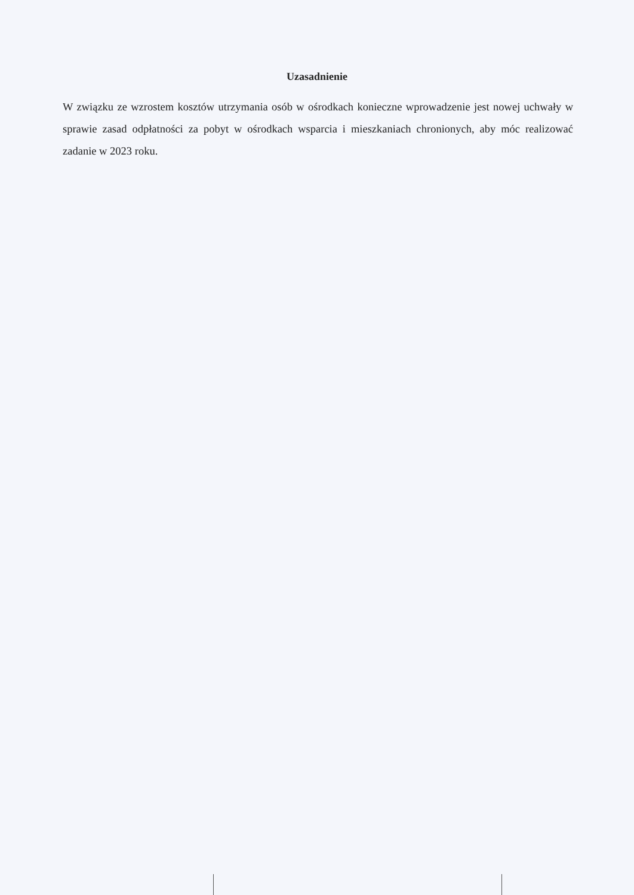Uzasadnienie
W związku ze wzrostem kosztów utrzymania osób w ośrodkach konieczne wprowadzenie jest nowej uchwały w sprawie zasad odpłatności za pobyt w ośrodkach wsparcia i mieszkaniach chronionych, aby móc realizować zadanie w 2023 roku.